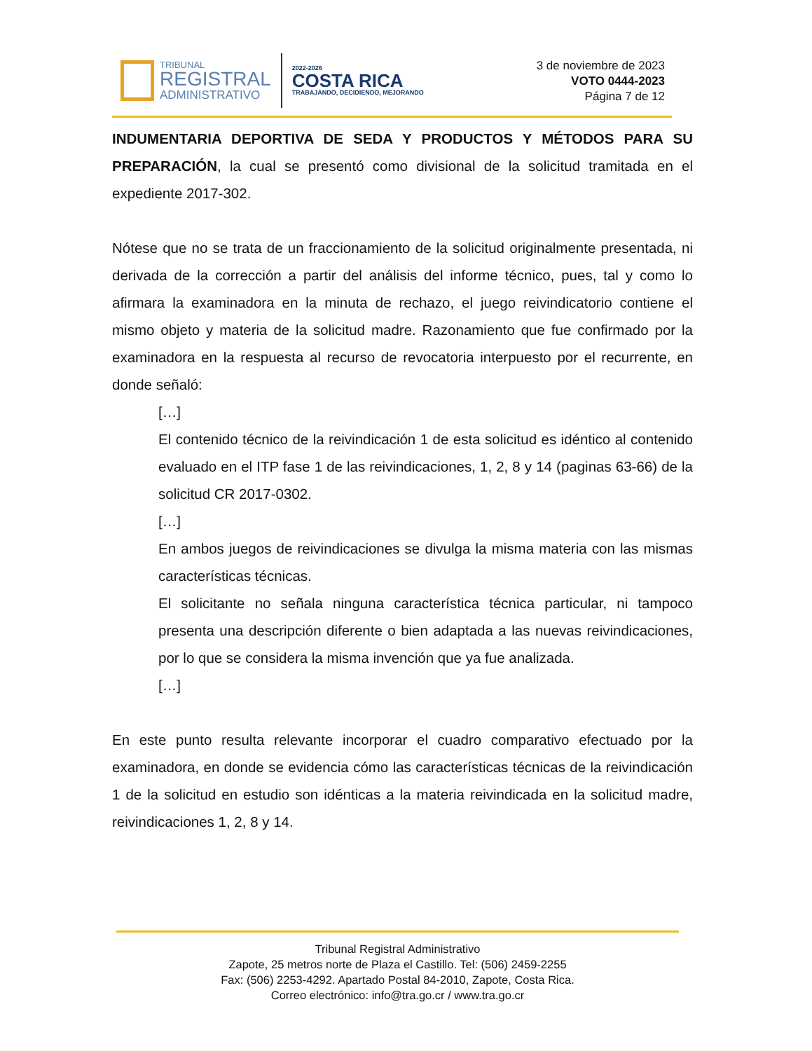TRIBUNAL
REGISTRAL
ADMINISTRATIVO
2022-2026
COSTA RICA
TRABAJANDO, DECIDIENDO, MEJORANDO
3 de noviembre de 2023
VOTO 0444-2023
Página 7 de 12
INDUMENTARIA DEPORTIVA DE SEDA Y PRODUCTOS Y MÉTODOS PARA SU PREPARACIÓN, la cual se presentó como divisional de la solicitud tramitada en el expediente 2017-302.
Nótese que no se trata de un fraccionamiento de la solicitud originalmente presentada, ni derivada de la corrección a partir del análisis del informe técnico, pues, tal y como lo afirmara la examinadora en la minuta de rechazo, el juego reivindicatorio contiene el mismo objeto y materia de la solicitud madre. Razonamiento que fue confirmado por la examinadora en la respuesta al recurso de revocatoria interpuesto por el recurrente, en donde señaló:
[…]
El contenido técnico de la reivindicación 1 de esta solicitud es idéntico al contenido evaluado en el ITP fase 1 de las reivindicaciones, 1, 2, 8 y 14 (paginas 63-66) de la solicitud CR 2017-0302.
[…]
En ambos juegos de reivindicaciones se divulga la misma materia con las mismas características técnicas.
El solicitante no señala ninguna característica técnica particular, ni tampoco presenta una descripción diferente o bien adaptada a las nuevas reivindicaciones, por lo que se considera la misma invención que ya fue analizada.
[…]
En este punto resulta relevante incorporar el cuadro comparativo efectuado por la examinadora, en donde se evidencia cómo las características técnicas de la reivindicación 1 de la solicitud en estudio son idénticas a la materia reivindicada en la solicitud madre, reivindicaciones 1, 2, 8 y 14.
Tribunal Registral Administrativo
Zapote, 25 metros norte de Plaza el Castillo. Tel: (506) 2459-2255
Fax: (506) 2253-4292. Apartado Postal 84-2010, Zapote, Costa Rica.
Correo electrónico: info@tra.go.cr / www.tra.go.cr